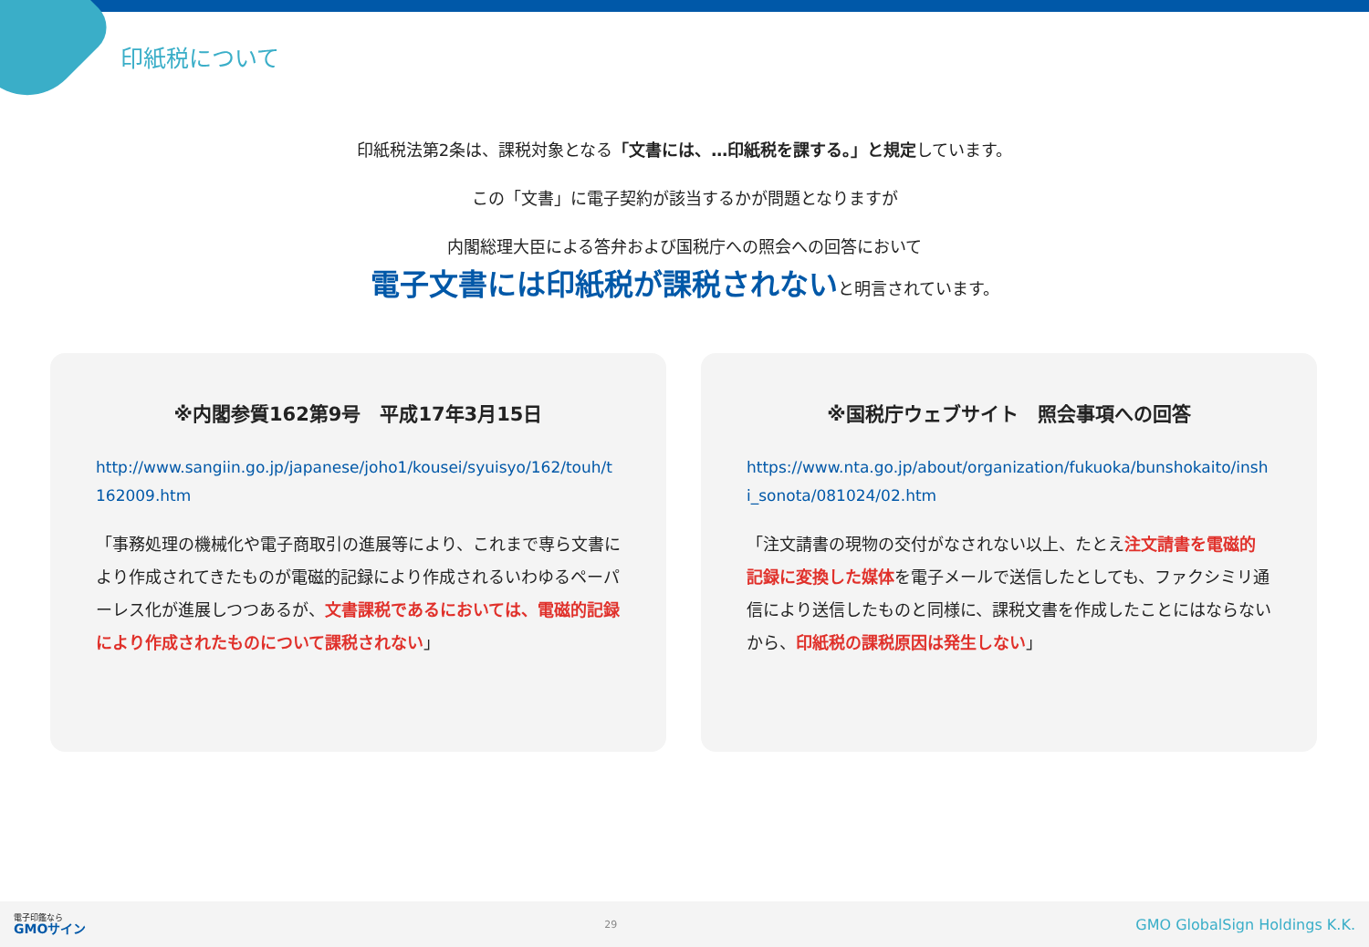印紙税について
印紙税法第2条は、課税対象となる「文書には、…印紙税を課する。」と規定しています。
この「文書」に電子契約が該当するかが問題となりますが
内閣総理大臣による答弁および国税庁への照会への回答において
電子文書には印紙税が課税されないと明言されています。
※内閣参質162第9号　平成17年3月15日
http://www.sangiin.go.jp/japanese/joho1/kousei/syuisyo/162/touh/t162009.htm
「事務処理の機械化や電子商取引の進展等により、これまで専ら文書により作成されてきたものが電磁的記録により作成されるいわゆるペーパーレス化が進展しつつあるが、文書課税であるにおいては、電磁的記録により作成されたものについて課税されない」
※国税庁ウェブサイト　照会事項への回答
https://www.nta.go.jp/about/organization/fukuoka/bunshokaito/inshi_sonota/081024/02.htm
「注文請書の現物の交付がなされない以上、たとえ注文請書を電磁的記録に変換した媒体を電子メールで送信したとしても、ファクシミリ通信により送信したものと同様に、課税文書を作成したことにはならないから、印紙税の課税原因は発生しない」
電子印鑑なら
GMOサイン
29
GMO GlobalSign Holdings K.K.